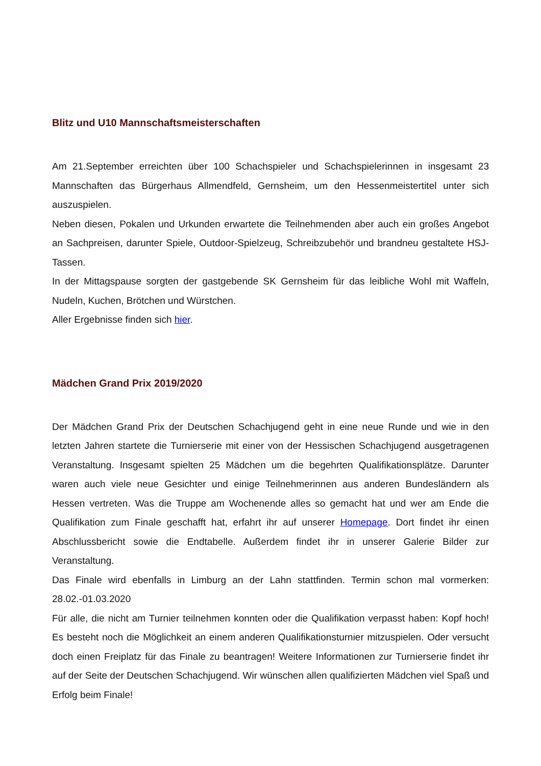Blitz und U10 Mannschaftsmeisterschaften
Am 21.September erreichten über 100 Schachspieler und Schachspielerinnen in insgesamt 23 Mannschaften das Bürgerhaus Allmendfeld, Gernsheim, um den Hessenmeistertitel unter sich auszuspielen.
Neben diesen, Pokalen und Urkunden erwartete die Teilnehmenden aber auch ein großes Angebot an Sachpreisen, darunter Spiele, Outdoor-Spielzeug, Schreibzubehör und brandneu gestaltete HSJ-Tassen.
In der Mittagspause sorgten der gastgebende SK Gernsheim für das leibliche Wohl mit Waffeln, Nudeln, Kuchen, Brötchen und Würstchen.
Aller Ergebnisse finden sich hier.
Mädchen Grand Prix 2019/2020
Der Mädchen Grand Prix der Deutschen Schachjugend geht in eine neue Runde und wie in den letzten Jahren startete die Turnierserie mit einer von der Hessischen Schachjugend ausgetragenen Veranstaltung. Insgesamt spielten 25 Mädchen um die begehrten Qualifikationsplätze. Darunter waren auch viele neue Gesichter und einige Teilnehmerinnen aus anderen Bundesländern als Hessen vertreten. Was die Truppe am Wochenende alles so gemacht hat und wer am Ende die Qualifikation zum Finale geschafft hat, erfahrt ihr auf unserer Homepage. Dort findet ihr einen Abschlussbericht sowie die Endtabelle. Außerdem findet ihr in unserer Galerie Bilder zur Veranstaltung.
Das Finale wird ebenfalls in Limburg an der Lahn stattfinden. Termin schon mal vormerken: 28.02.-01.03.2020
Für alle, die nicht am Turnier teilnehmen konnten oder die Qualifikation verpasst haben: Kopf hoch! Es besteht noch die Möglichkeit an einem anderen Qualifikationsturnier mitzuspielen. Oder versucht doch einen Freiplatz für das Finale zu beantragen! Weitere Informationen zur Turnierserie findet ihr auf der Seite der Deutschen Schachjugend. Wir wünschen allen qualifizierten Mädchen viel Spaß und Erfolg beim Finale!